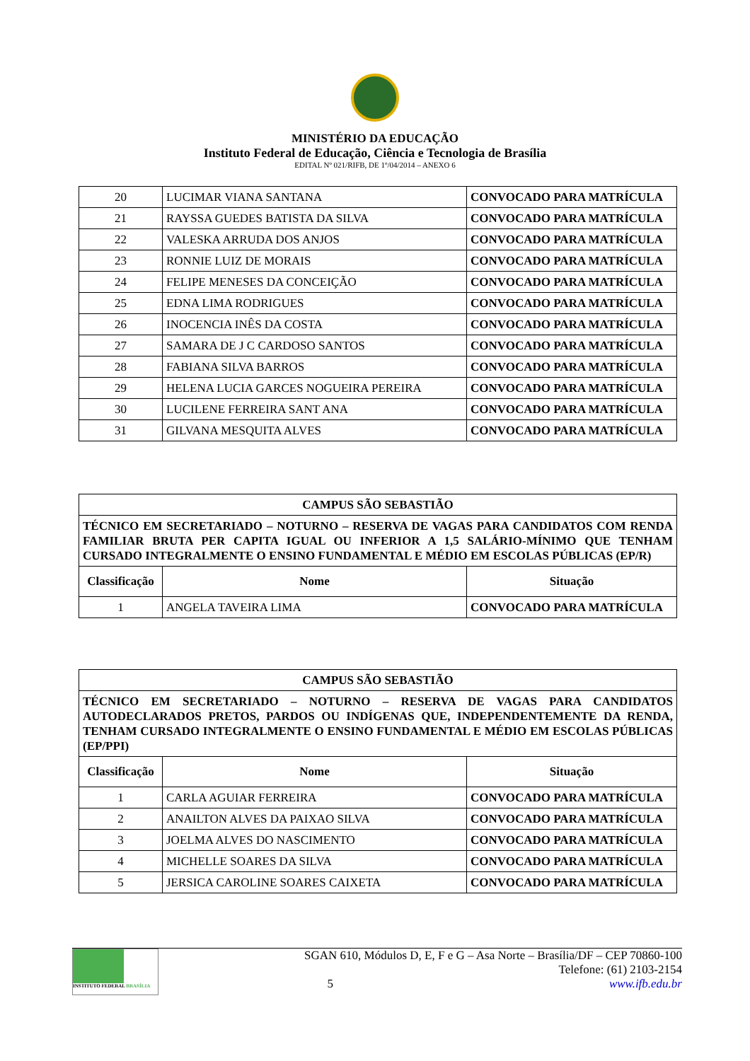MINISTÉRIO DA EDUCAÇÃO
Instituto Federal de Educação, Ciência e Tecnologia de Brasília
EDITAL Nº 021/RIFB, DE 1º/04/2014 – ANEXO 6
| 20 | LUCIMAR VIANA SANTANA | CONVOCADO PARA MATRÍCULA |
| 21 | RAYSSA GUEDES BATISTA DA SILVA | CONVOCADO PARA MATRÍCULA |
| 22 | VALESKA ARRUDA DOS ANJOS | CONVOCADO PARA MATRÍCULA |
| 23 | RONNIE LUIZ DE MORAIS | CONVOCADO PARA MATRÍCULA |
| 24 | FELIPE MENESES DA CONCEIÇÃO | CONVOCADO PARA MATRÍCULA |
| 25 | EDNA LIMA RODRIGUES | CONVOCADO PARA MATRÍCULA |
| 26 | INOCENCIA INÊS DA COSTA | CONVOCADO PARA MATRÍCULA |
| 27 | SAMARA DE J C CARDOSO SANTOS | CONVOCADO PARA MATRÍCULA |
| 28 | FABIANA SILVA BARROS | CONVOCADO PARA MATRÍCULA |
| 29 | HELENA LUCIA GARCES NOGUEIRA PEREIRA | CONVOCADO PARA MATRÍCULA |
| 30 | LUCILENE FERREIRA SANT ANA | CONVOCADO PARA MATRÍCULA |
| 31 | GILVANA MESQUITA ALVES | CONVOCADO PARA MATRÍCULA |
| CAMPUS SÃO SEBASTIÃO | | |
| TÉCNICO EM SECRETARIADO – NOTURNO – RESERVA DE VAGAS PARA CANDIDATOS COM RENDA FAMILIAR BRUTA PER CAPITA IGUAL OU INFERIOR A 1,5 SALÁRIO-MÍNIMO QUE TENHAM CURSADO INTEGRALMENTE O ENSINO FUNDAMENTAL E MÉDIO EM ESCOLAS PÚBLICAS (EP/R) | | |
| Classificação | Nome | Situação |
| 1 | ANGELA TAVEIRA LIMA | CONVOCADO PARA MATRÍCULA |
| CAMPUS SÃO SEBASTIÃO | | |
| TÉCNICO EM SECRETARIADO – NOTURNO – RESERVA DE VAGAS PARA CANDIDATOS AUTODECLARADOS PRETOS, PARDOS OU INDÍGENAS QUE, INDEPENDENTEMENTE DA RENDA, TENHAM CURSADO INTEGRALMENTE O ENSINO FUNDAMENTAL E MÉDIO EM ESCOLAS PÚBLICAS (EP/PPI) | | |
| Classificação | Nome | Situação |
| 1 | CARLA AGUIAR FERREIRA | CONVOCADO PARA MATRÍCULA |
| 2 | ANAILTON ALVES DA PAIXAO SILVA | CONVOCADO PARA MATRÍCULA |
| 3 | JOELMA ALVES DO NASCIMENTO | CONVOCADO PARA MATRÍCULA |
| 4 | MICHELLE SOARES DA SILVA | CONVOCADO PARA MATRÍCULA |
| 5 | JERSICA CAROLINE SOARES CAIXETA | CONVOCADO PARA MATRÍCULA |
INSTITUTO FEDERAL BRASÍLIA
SGAN 610, Módulos D, E, F e G – Asa Norte – Brasília/DF – CEP 70860-100
Telefone: (61) 2103-2154
5 www.ifb.edu.br